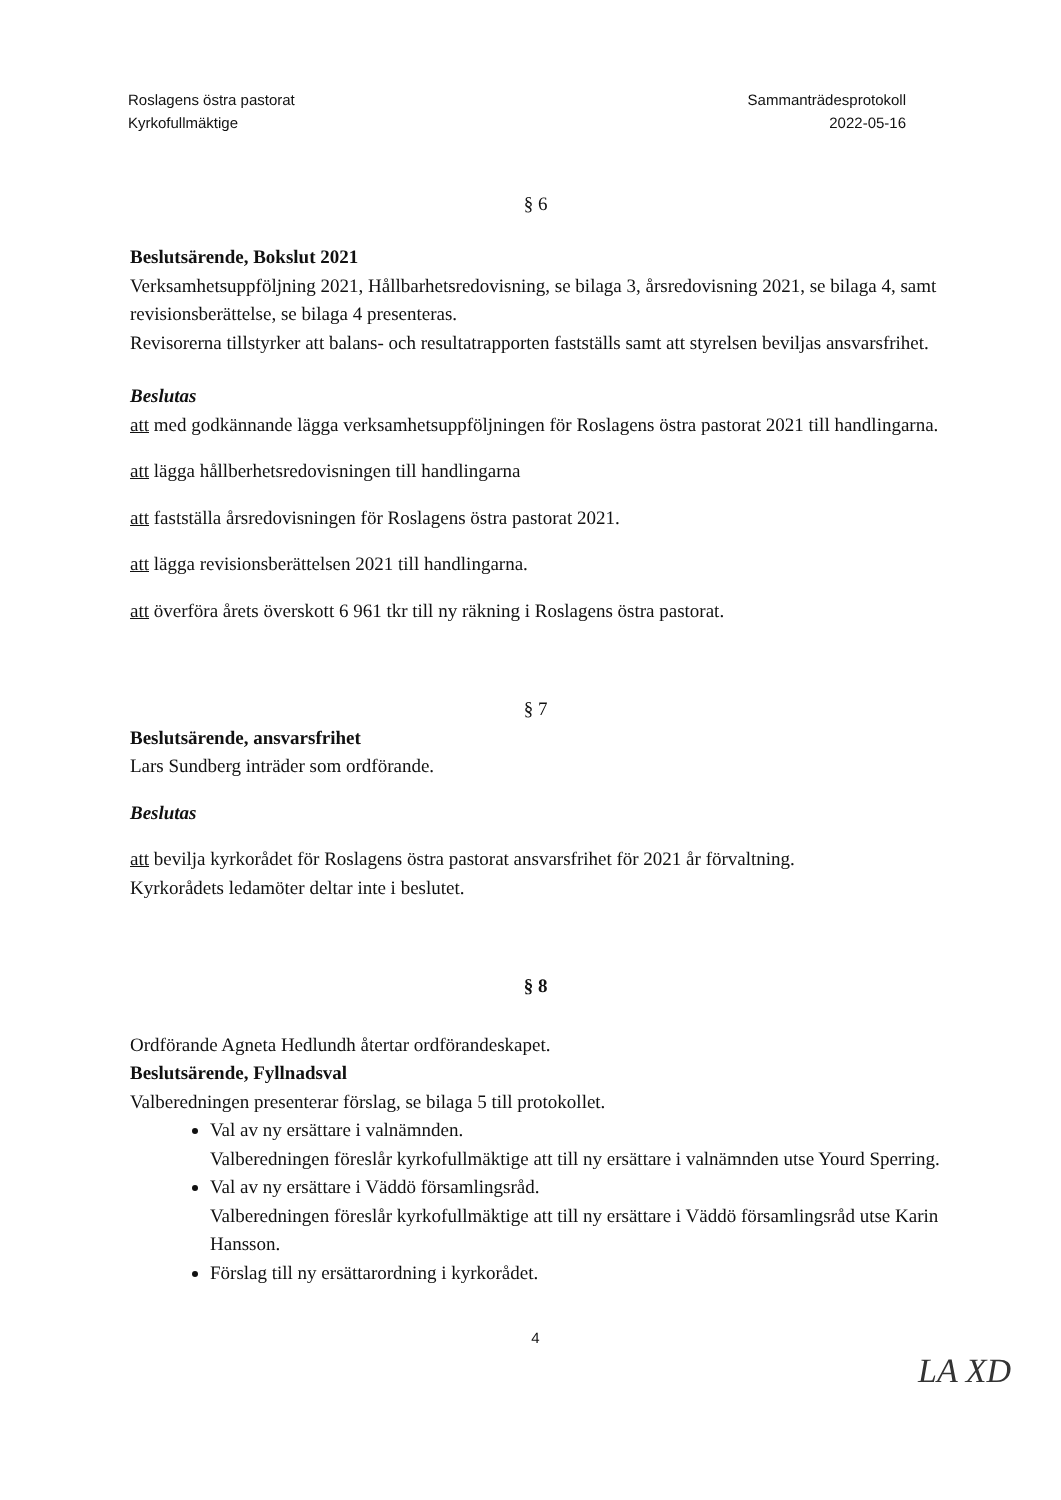Roslagens östra pastorat
Kyrkofullmäktige
Sammanträdesprotokoll
2022-05-16
§ 6
Beslutsärende, Bokslut 2021
Verksamhetsuppföljning 2021, Hållbarhetsredovisning, se bilaga 3, årsredovisning 2021, se bilaga 4, samt revisionsberättelse, se bilaga 4 presenteras.
Revisorerna tillstyrker att balans- och resultatrapporten fastställs samt att styrelsen beviljas ansvarsfrihet.
Beslutas
att med godkännande lägga verksamhetsuppföljningen för Roslagens östra pastorat 2021 till handlingarna.
att lägga hållberhetsredovisningen till handlingarna
att fastställa årsredovisningen för Roslagens östra pastorat 2021.
att lägga revisionsberättelsen 2021 till handlingarna.
att överföra årets överskott 6 961 tkr till ny räkning i Roslagens östra pastorat.
§ 7
Beslutsärende, ansvarsfrihet
Lars Sundberg inträder som ordförande.
Beslutas
att bevilja kyrkorådet för Roslagens östra pastorat ansvarsfrihet för 2021 år förvaltning.
Kyrkorådets ledamöter deltar inte i beslutet.
§ 8
Ordförande Agneta Hedlundh återtar ordförandeskapet.
Beslutsärende, Fyllnadsval
Valberedningen presenterar förslag, se bilaga 5 till protokollet.
Val av ny ersättare i valnämnden.
Valberedningen föreslår kyrkofullmäktige att till ny ersättare i valnämnden utse Yourd Sperring.
Val av ny ersättare i Väddö församlingsråd.
Valberedningen föreslår kyrkofullmäktige att till ny ersättare i Väddö församlingsråd utse Karin Hansson.
Förslag till ny ersättarordning i kyrkorådet.
4
LA XD